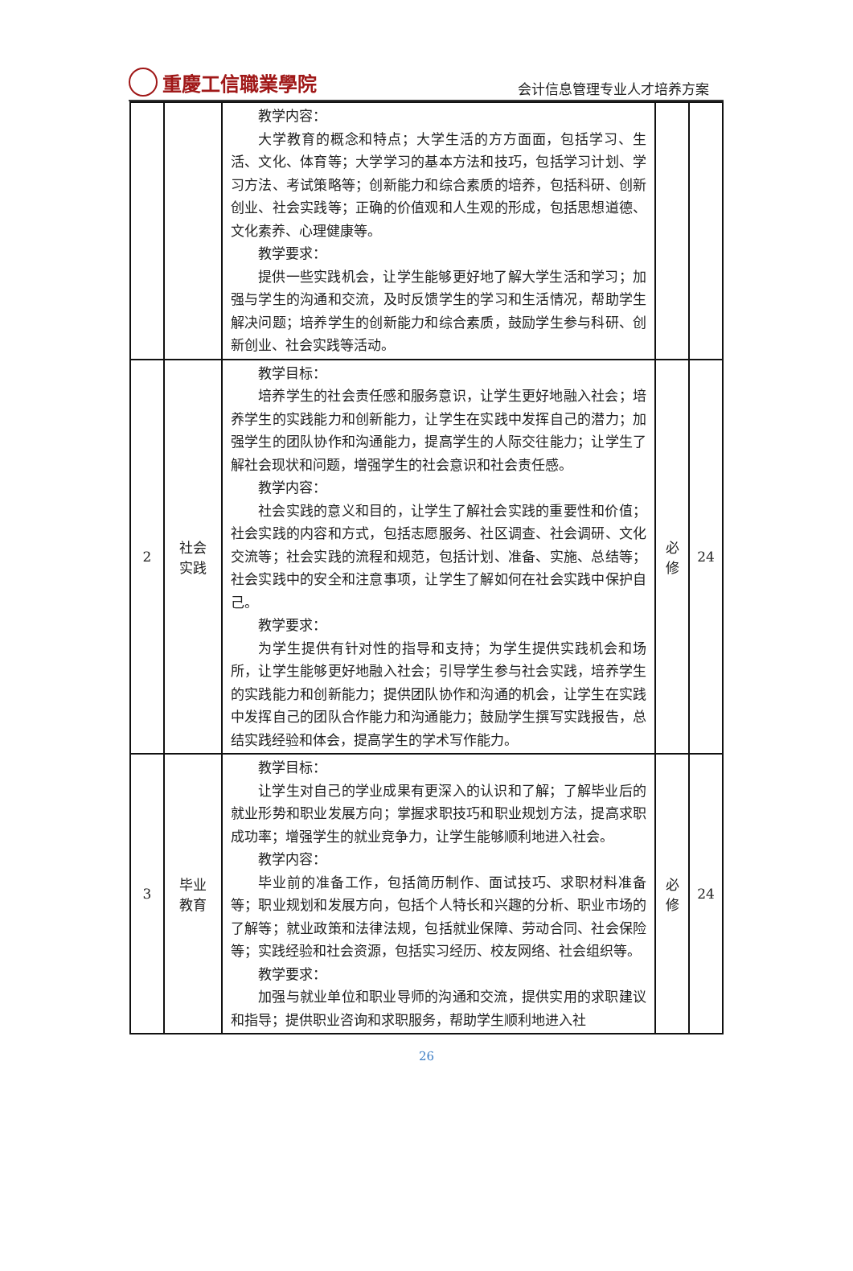重慶工信職業學院
会计信息管理专业人才培养方案
| | | 教学内容： 大学教育的概念和特点；大学生活的方方面面，包括学习、生活、文化、体育等；大学学习的基本方法和技巧，包括学习计划、学习方法、考试策略等；创新能力和综合素质的培养，包括科研、创新创业、社会实践等；正确的价值观和人生观的形成，包括思想道德、文化素养、心理健康等。 教学要求： 提供一些实践机会，让学生能够更好地了解大学生活和学习；加强与学生的沟通和交流，及时反馈学生的学习和生活情况，帮助学生解决问题；培养学生的创新能力和综合素质，鼓励学生参与科研、创新创业、社会实践等活动。 | | |
| 2 | 社会 实践 | 教学目标： 培养学生的社会责任感和服务意识，让学生更好地融入社会；培养学生的实践能力和创新能力，让学生在实践中发挥自己的潜力；加强学生的团队协作和沟通能力，提高学生的人际交往能力；让学生了解社会现状和问题，增强学生的社会意识和社会责任感。 教学内容： 社会实践的意义和目的，让学生了解社会实践的重要性和价值；社会实践的内容和方式，包括志愿服务、社区调查、社会调研、文化交流等；社会实践的流程和规范，包括计划、准备、实施、总结等；社会实践中的安全和注意事项，让学生了解如何在社会实践中保护自己。 教学要求： 为学生提供有针对性的指导和支持；为学生提供实践机会和场所，让学生能够更好地融入社会；引导学生参与社会实践，培养学生的实践能力和创新能力；提供团队协作和沟通的机会，让学生在实践中发挥自己的团队合作能力和沟通能力；鼓励学生撰写实践报告，总结实践经验和体会，提高学生的学术写作能力。 | 必 修 | 24 |
| 3 | 毕业 教育 | 教学目标： 让学生对自己的学业成果有更深入的认识和了解；了解毕业后的就业形势和职业发展方向；掌握求职技巧和职业规划方法，提高求职成功率；增强学生的就业竞争力，让学生能够顺利地进入社会。 教学内容： 毕业前的准备工作，包括简历制作、面试技巧、求职材料准备等；职业规划和发展方向，包括个人特长和兴趣的分析、职业市场的了解等；就业政策和法律法规，包括就业保障、劳动合同、社会保险等；实践经验和社会资源，包括实习经历、校友网络、社会组织等。 教学要求： 加强与就业单位和职业导师的沟通和交流，提供实用的求职建议和指导；提供职业咨询和求职服务，帮助学生顺利地进入社 | 必 修 | 24 |
26